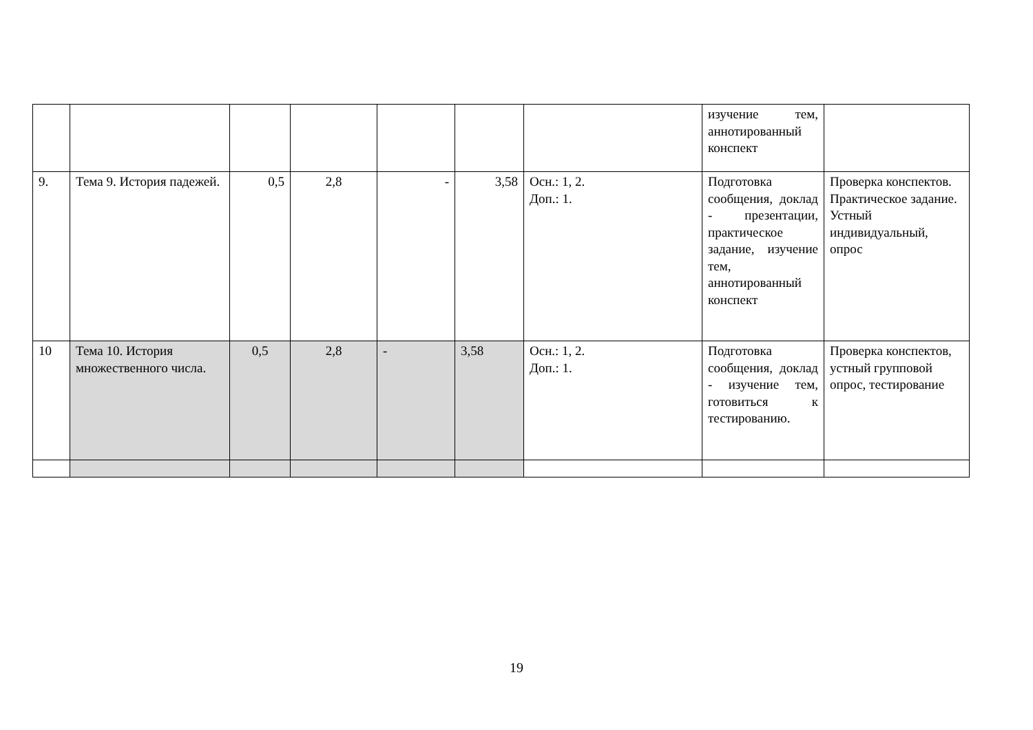| | | | | | | | изучение тем, аннотированный конспект | |
| 9. | Тема 9. История падежей. | 0,5 | 2,8 | - | 3,58 | Осн.: 1, 2. Доп.: 1. | Подготовка сообщения, доклад - презентации, практическое задание, изучение тем, аннотированный конспект | Проверка конспектов. Практическое задание. Устный индивидуальный, опрос |
| 10 | Тема 10. История множественного числа. | 0,5 | 2,8 | - | 3,58 | Осн.: 1, 2. Доп.: 1. | Подготовка сообщения, доклад - изучение тем, готовиться к тестированию. | Проверка конспектов, устный групповой опрос, тестирование |
19